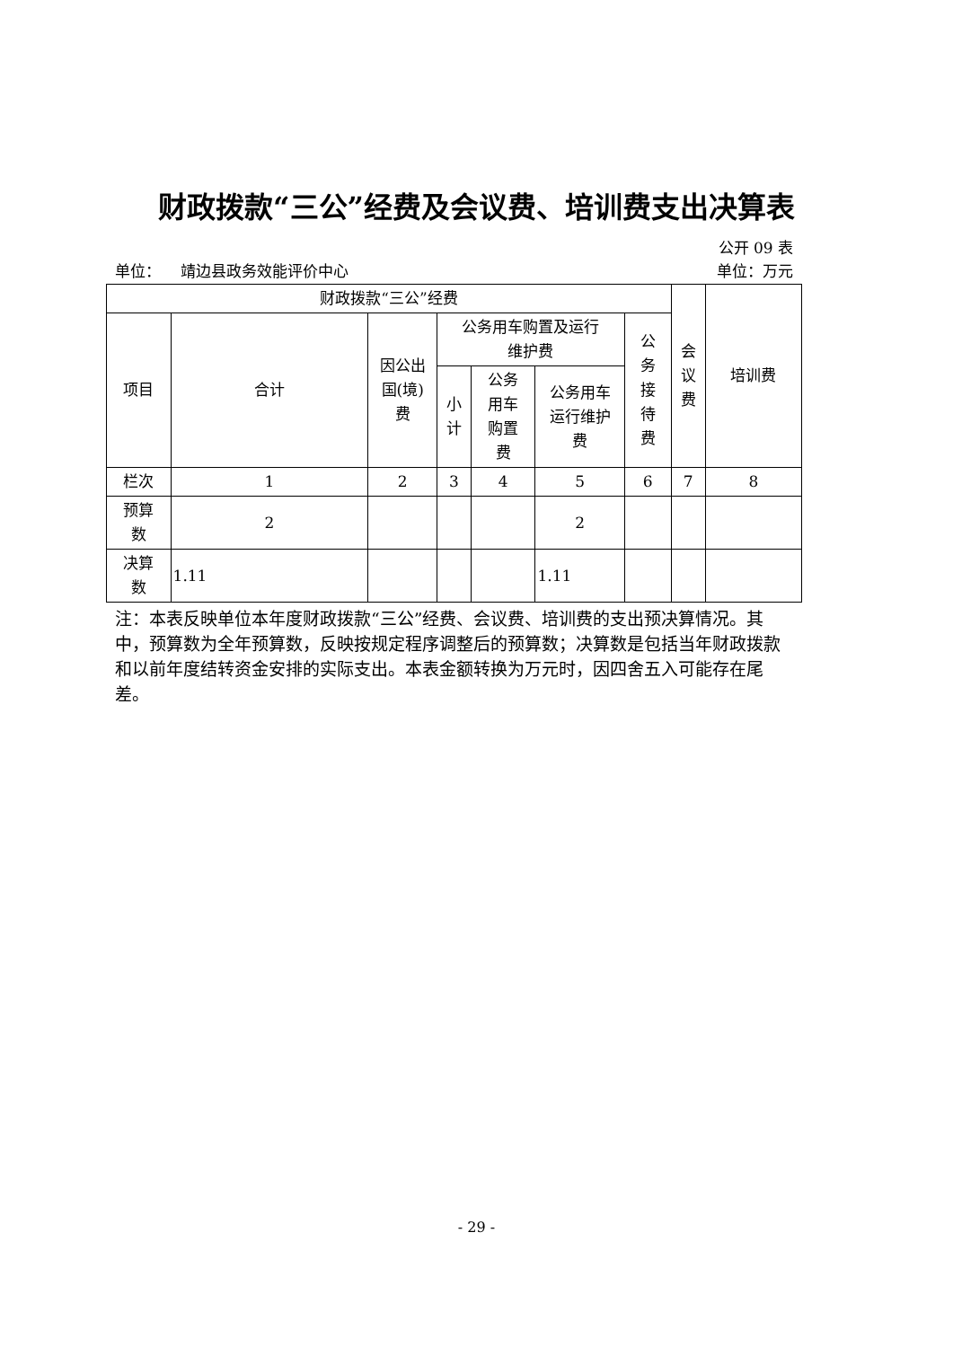财政拨款“三公”经费及会议费、培训费支出决算表
公开 09 表
单位： 靖边县政务效能评价中心 单位：万元
| 财政拨款“三公”经费 | | | | | | | 会 议 费 | 培训费 |
| 项目 | 合计 | 因公出 国(境) 费 | 公务用车购置及运行 维护费 | | | 公 务 接 待 费 | | |
| | | | 小 计 | 公务 用车 购置 费 | 公务用车 运行维护 费 | | | |
| 栏次 | 1 | 2 | 3 | 4 | 5 | 6 | 7 | 8 |
| 预算 数 | 2 | | | | 2 | | | |
| 决算 数 | 1.11 | | | | 1.11 | | | |
注：本表反映单位本年度财政拨款“三公”经费、会议费、培训费的支出预决算情况。其中，预算数为全年预算数，反映按规定程序调整后的预算数；决算数是包括当年财政拨款和以前年度结转资金安排的实际支出。本表金额转换为万元时，因四舍五入可能存在尾差。
- 29 -